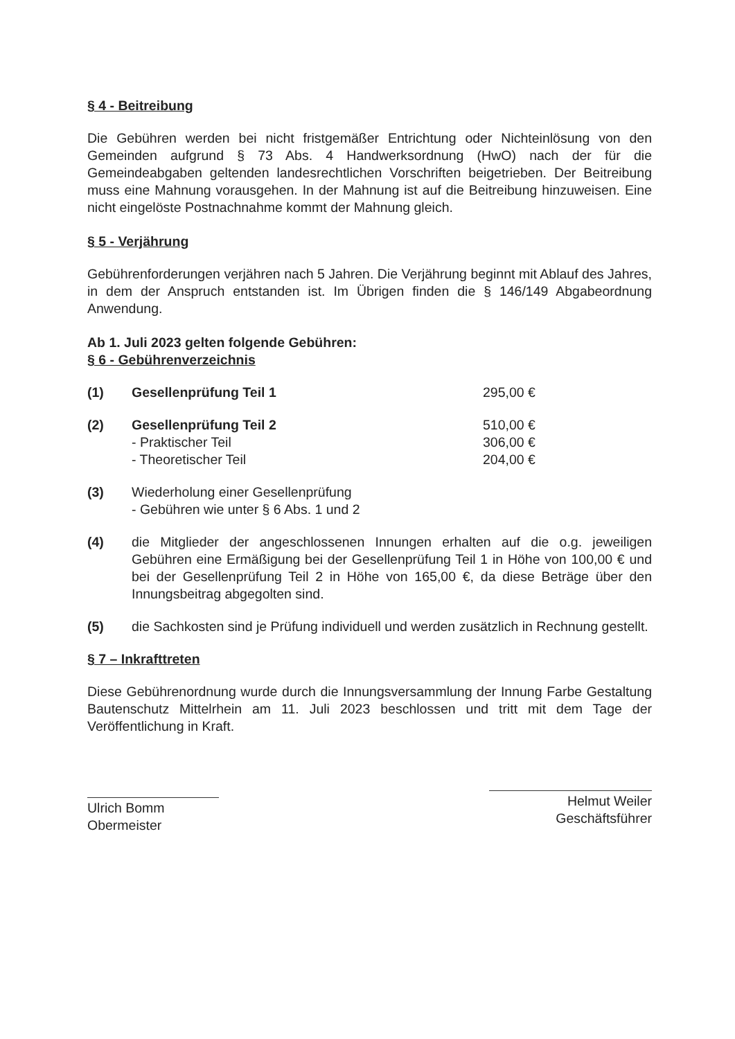§ 4 - Beitreibung
Die Gebühren werden bei nicht fristgemäßer Entrichtung oder Nichteinlösung von den Gemeinden aufgrund § 73 Abs. 4 Handwerksordnung (HwO) nach der für die Gemeindeabgaben geltenden landesrechtlichen Vorschriften beigetrieben. Der Beitreibung muss eine Mahnung vorausgehen. In der Mahnung ist auf die Beitreibung hinzuweisen. Eine nicht eingelöste Postnachnahme kommt der Mahnung gleich.
§ 5 - Verjährung
Gebührenforderungen verjähren nach 5 Jahren. Die Verjährung beginnt mit Ablauf des Jahres, in dem der Anspruch entstanden ist. Im Übrigen finden die § 146/149 Abgabeordnung Anwendung.
Ab 1. Juli 2023 gelten folgende Gebühren:
§ 6 - Gebührenverzeichnis
(1) Gesellenprüfung Teil 1 295,00 €
(2) Gesellenprüfung Teil 2 510,00 €
- Praktischer Teil 306,00 €
- Theoretischer Teil 204,00 €
(3) Wiederholung einer Gesellenprüfung
- Gebühren wie unter § 6 Abs. 1 und 2
(4) die Mitglieder der angeschlossenen Innungen erhalten auf die o.g. jeweiligen Gebühren eine Ermäßigung bei der Gesellenprüfung Teil 1 in Höhe von 100,00 € und bei der Gesellenprüfung Teil 2 in Höhe von 165,00 €, da diese Beträge über den Innungsbeitrag abgegolten sind.
(5) die Sachkosten sind je Prüfung individuell und werden zusätzlich in Rechnung gestellt.
§ 7 – Inkrafttreten
Diese Gebührenordnung wurde durch die Innungsversammlung der Innung Farbe Gestaltung Bautenschutz Mittelrhein am 11. Juli 2023 beschlossen und tritt mit dem Tage der Veröffentlichung in Kraft.
Ulrich Bomm
Obermeister
Helmut Weiler
Geschäftsführer